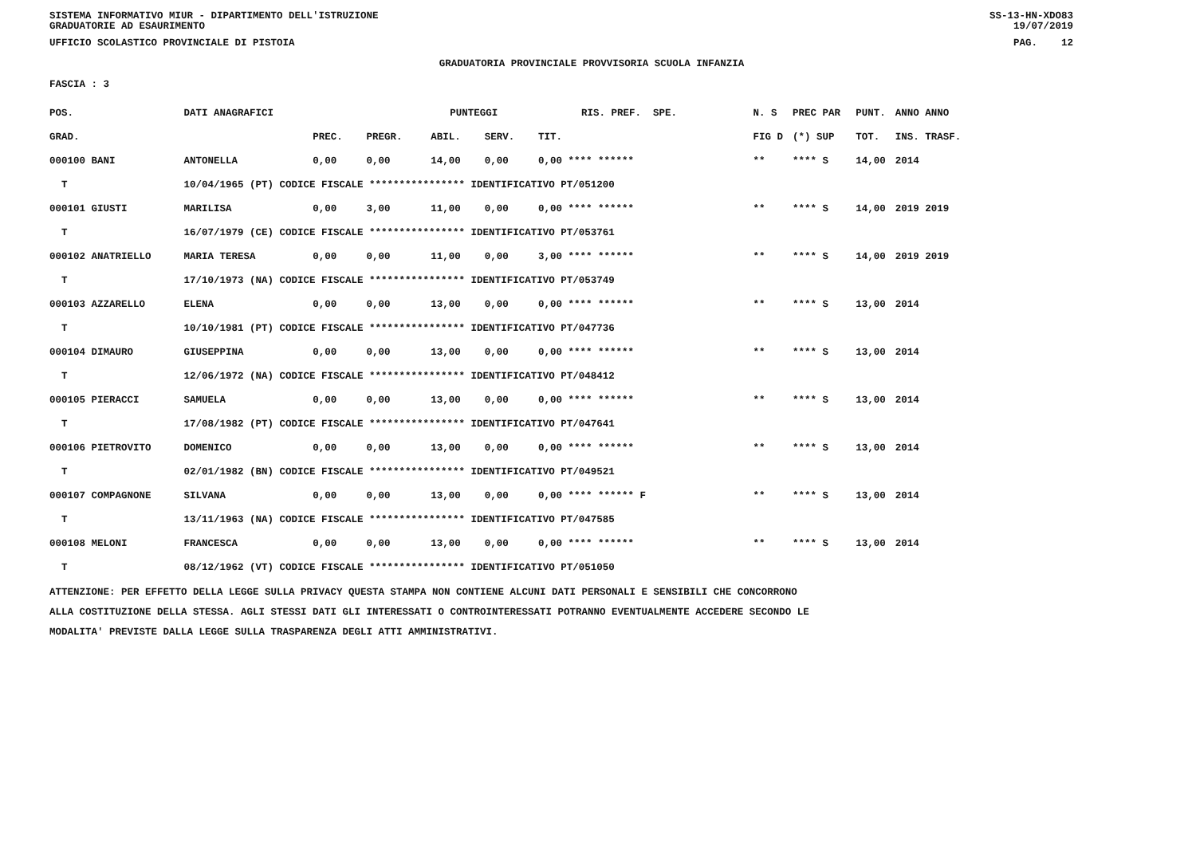SISTEMA INFORMATIVO MIUR - DIPARTIMENTO DELL'ISTRUZIONE
GRADUATORIE AD ESAURIMENTO SS-13-HN-XDO83
19/07/2019
UFFICIO SCOLASTICO PROVINCIALE DI PISTOIA PAG. 12
GRADUATORIA PROVINCIALE PROVVISORIA SCUOLA INFANZIA
FASCIA : 3
| POS. | DATI ANAGRAFICI | | | PUNTEGGI | | | | RIS. PREF. SPE. | N. S | PREC PAR | PUNT. | ANNO ANNO |
| --- | --- | --- | --- | --- | --- | --- | --- | --- | --- | --- | --- | --- |
| GRAD. | | | PREC. | PREGR. | ABIL. | SERV. | TIT. | | FIG D | (*) SUP | TOT. | INS. TRASF. |
| 000100 BANI | | ANTONELLA | 0,00 | 0,00 | 14,00 | 0,00 | 0,00 **** ****** | | ** | **** S | 14,00 | 2014 |
| T | 10/04/1965 (PT) CODICE FISCALE **************** IDENTIFICATIVO PT/051200 | | | | | | | | | | | |
| 000101 GIUSTI | | MARILISA | 0,00 | 3,00 | 11,00 | 0,00 | 0,00 **** ****** | | ** | **** S | 14,00 | 2019 2019 |
| T | 16/07/1979 (CE) CODICE FISCALE **************** IDENTIFICATIVO PT/053761 | | | | | | | | | | | |
| 000102 ANATRIELLO | | MARIA TERESA | 0,00 | 0,00 | 11,00 | 0,00 | 3,00 **** ****** | | ** | **** S | 14,00 | 2019 2019 |
| T | 17/10/1973 (NA) CODICE FISCALE **************** IDENTIFICATIVO PT/053749 | | | | | | | | | | | |
| 000103 AZZARELLO | | ELENA | 0,00 | 0,00 | 13,00 | 0,00 | 0,00 **** ****** | | ** | **** S | 13,00 | 2014 |
| T | 10/10/1981 (PT) CODICE FISCALE **************** IDENTIFICATIVO PT/047736 | | | | | | | | | | | |
| 000104 DIMAURO | | GIUSEPPINA | 0,00 | 0,00 | 13,00 | 0,00 | 0,00 **** ****** | | ** | **** S | 13,00 | 2014 |
| T | 12/06/1972 (NA) CODICE FISCALE **************** IDENTIFICATIVO PT/048412 | | | | | | | | | | | |
| 000105 PIERACCI | | SAMUELA | 0,00 | 0,00 | 13,00 | 0,00 | 0,00 **** ****** | | ** | **** S | 13,00 | 2014 |
| T | 17/08/1982 (PT) CODICE FISCALE **************** IDENTIFICATIVO PT/047641 | | | | | | | | | | | |
| 000106 PIETROVITO | | DOMENICO | 0,00 | 0,00 | 13,00 | 0,00 | 0,00 **** ****** | | ** | **** S | 13,00 | 2014 |
| T | 02/01/1982 (BN) CODICE FISCALE **************** IDENTIFICATIVO PT/049521 | | | | | | | | | | | |
| 000107 COMPAGNONE | | SILVANA | 0,00 | 0,00 | 13,00 | 0,00 | 0,00 **** ****** F | | ** | **** S | 13,00 | 2014 |
| T | 13/11/1963 (NA) CODICE FISCALE **************** IDENTIFICATIVO PT/047585 | | | | | | | | | | | |
| 000108 MELONI | | FRANCESCA | 0,00 | 0,00 | 13,00 | 0,00 | 0,00 **** ****** | | ** | **** S | 13,00 | 2014 |
| T | 08/12/1962 (VT) CODICE FISCALE **************** IDENTIFICATIVO PT/051050 | | | | | | | | | | | |
ATTENZIONE: PER EFFETTO DELLA LEGGE SULLA PRIVACY QUESTA STAMPA NON CONTIENE ALCUNI DATI PERSONALI E SENSIBILI CHE CONCORRONO
ALLA COSTITUZIONE DELLA STESSA. AGLI STESSI DATI GLI INTERESSATI O CONTROINTERESSATI POTRANNO EVENTUALMENTE ACCEDERE SECONDO LE
MODALITA' PREVISTE DALLA LEGGE SULLA TRASPARENZA DEGLI ATTI AMMINISTRATIVI.